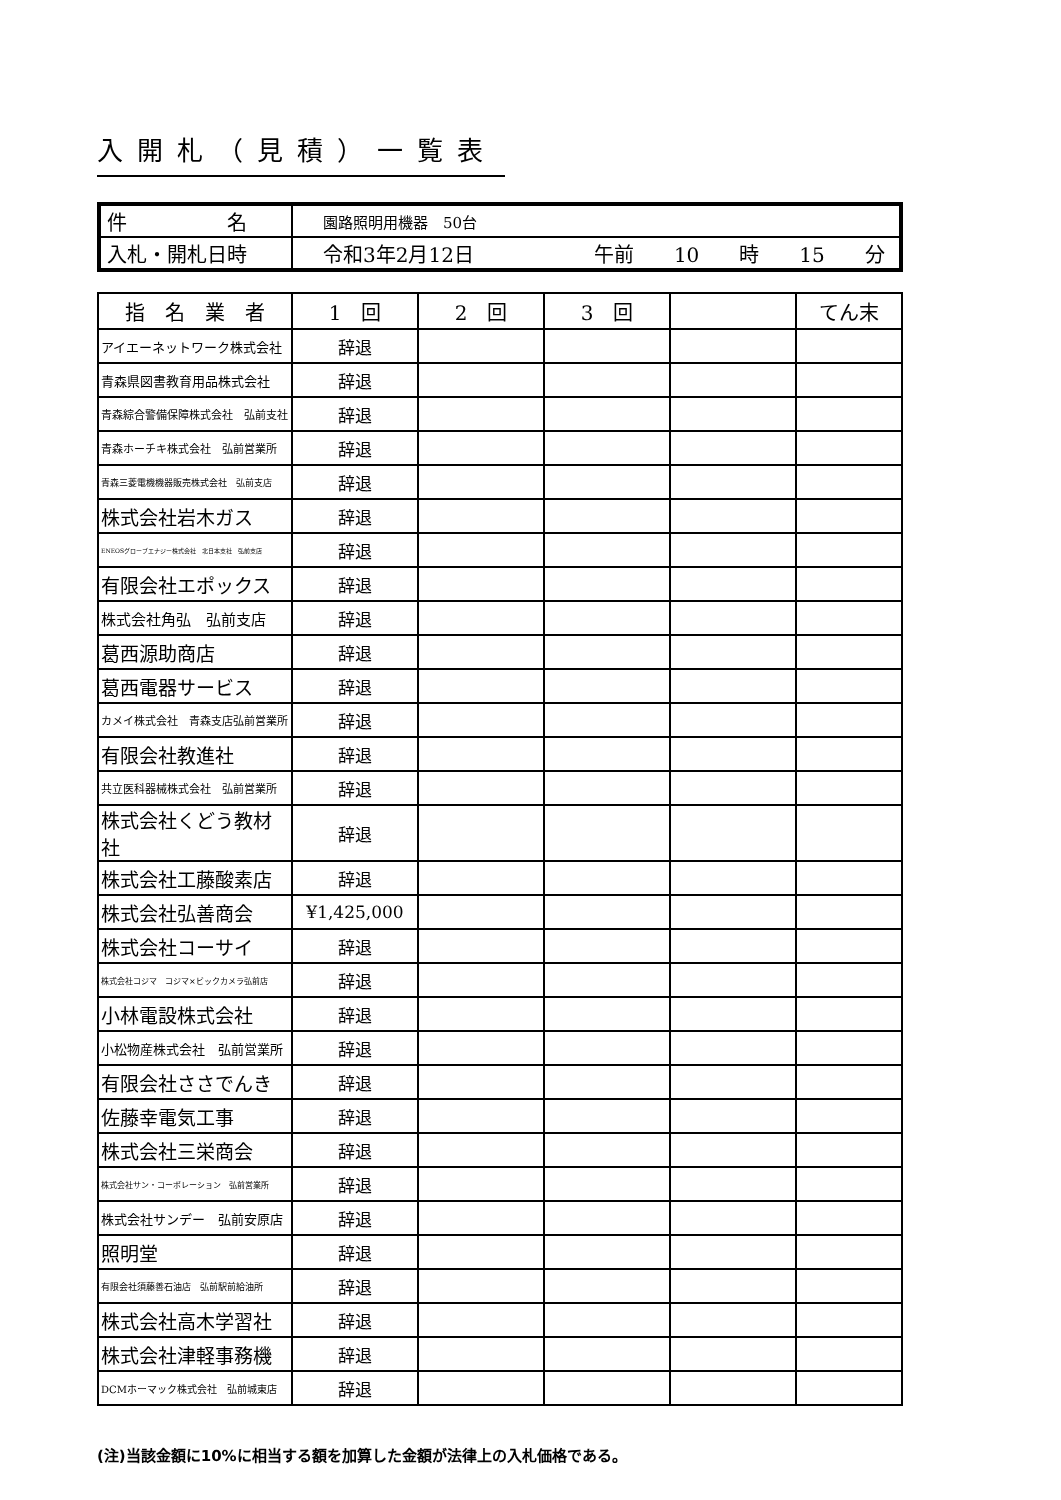入開札（見積）一覧表
| 件 名 | 園路照明用機器 50台 |
| 入札・開札日時 | 令和3年2月12日 午前 10 時 15 分 |
| 指 名 業 者 | 1 回 | 2 回 | 3 回 | | てん末 |
| --- | --- | --- | --- | --- | --- |
| アイエーネットワーク株式会社 | 辞退 | | | | |
| 青森県図書教育用品株式会社 | 辞退 | | | | |
| 青森綜合警備保障株式会社 弘前支社 | 辞退 | | | | |
| 青森ホーチキ株式会社 弘前営業所 | 辞退 | | | | |
| 青森三菱電機機器販売株式会社 弘前支店 | 辞退 | | | | |
| 株式会社岩木ガス | 辞退 | | | | |
| ENEOSグローブエナジー株式会社 北日本支社 弘前支店 | 辞退 | | | | |
| 有限会社エポックス | 辞退 | | | | |
| 株式会社角弘 弘前支店 | 辞退 | | | | |
| 葛西源助商店 | 辞退 | | | | |
| 葛西電器サービス | 辞退 | | | | |
| カメイ株式会社 青森支店弘前営業所 | 辞退 | | | | |
| 有限会社教進社 | 辞退 | | | | |
| 共立医科器械株式会社 弘前営業所 | 辞退 | | | | |
| 株式会社くどう教材社 | 辞退 | | | | |
| 株式会社工藤酸素店 | 辞退 | | | | |
| 株式会社弘善商会 | ¥1,425,000 | | | | |
| 株式会社コーサイ | 辞退 | | | | |
| 株式会社コジマ コジマ×ビックカメラ弘前店 | 辞退 | | | | |
| 小林電設株式会社 | 辞退 | | | | |
| 小松物産株式会社 弘前営業所 | 辞退 | | | | |
| 有限会社ささでんき | 辞退 | | | | |
| 佐藤幸電気工事 | 辞退 | | | | |
| 株式会社三栄商会 | 辞退 | | | | |
| 株式会社サン・コーポレーション 弘前営業所 | 辞退 | | | | |
| 株式会社サンデー 弘前安原店 | 辞退 | | | | |
| 照明堂 | 辞退 | | | | |
| 有限会社須藤善石油店 弘前駅前給油所 | 辞退 | | | | |
| 株式会社高木学習社 | 辞退 | | | | |
| 株式会社津軽事務機 | 辞退 | | | | |
| DCMホーマック株式会社 弘前城東店 | 辞退 | | | | |
(注)当該金額に10%に相当する額を加算した金額が法律上の入札価格である。